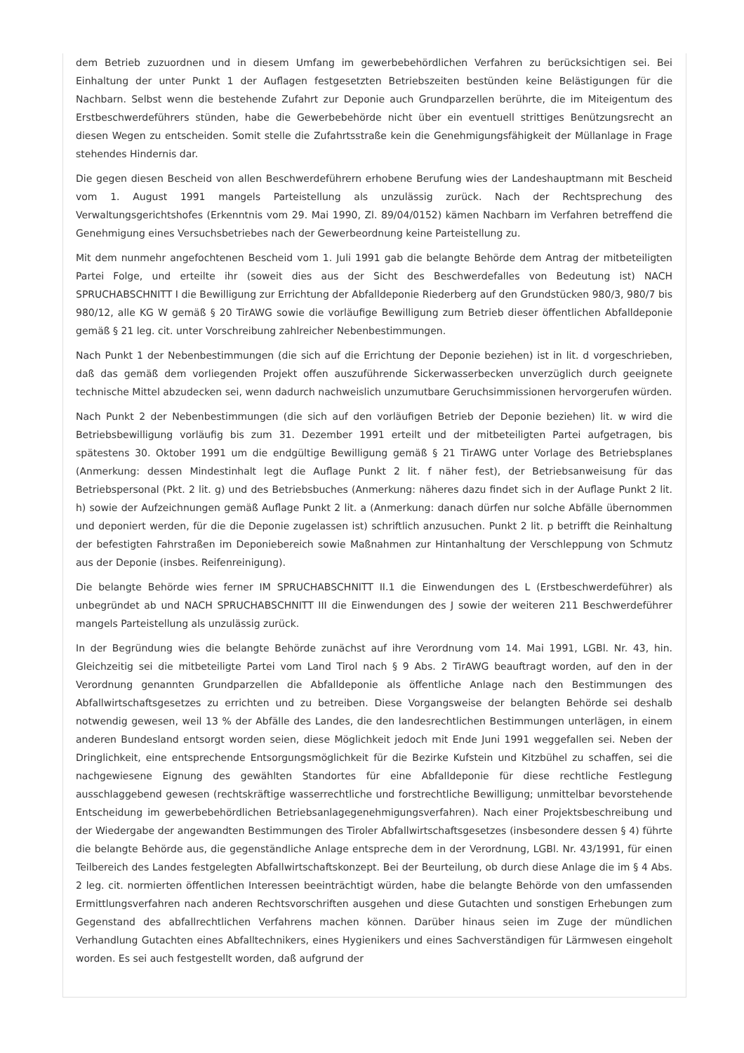dem Betrieb zuzuordnen und in diesem Umfang im gewerbebehördlichen Verfahren zu berücksichtigen sei. Bei Einhaltung der unter Punkt 1 der Auflagen festgesetzten Betriebszeiten bestünden keine Belästigungen für die Nachbarn. Selbst wenn die bestehende Zufahrt zur Deponie auch Grundparzellen berührte, die im Miteigentum des Erstbeschwerdeführers stünden, habe die Gewerbebehörde nicht über ein eventuell strittiges Benützungsrecht an diesen Wegen zu entscheiden. Somit stelle die Zufahrtsstraße kein die Genehmigungsfähigkeit der Müllanlage in Frage stehendes Hindernis dar.
Die gegen diesen Bescheid von allen Beschwerdeführern erhobene Berufung wies der Landeshauptmann mit Bescheid vom 1. August 1991 mangels Parteistellung als unzulässig zurück. Nach der Rechtsprechung des Verwaltungsgerichtshofes (Erkenntnis vom 29. Mai 1990, Zl. 89/04/0152) kämen Nachbarn im Verfahren betreffend die Genehmigung eines Versuchsbetriebes nach der Gewerbeordnung keine Parteistellung zu.
Mit dem nunmehr angefochtenen Bescheid vom 1. Juli 1991 gab die belangte Behörde dem Antrag der mitbeteiligten Partei Folge, und erteilte ihr (soweit dies aus der Sicht des Beschwerdefalles von Bedeutung ist) NACH SPRUCHABSCHNITT I die Bewilligung zur Errichtung der Abfalldeponie Riederberg auf den Grundstücken 980/3, 980/7 bis 980/12, alle KG W gemäß § 20 TirAWG sowie die vorläufige Bewilligung zum Betrieb dieser öffentlichen Abfalldeponie gemäß § 21 leg. cit. unter Vorschreibung zahlreicher Nebenbestimmungen.
Nach Punkt 1 der Nebenbestimmungen (die sich auf die Errichtung der Deponie beziehen) ist in lit. d vorgeschrieben, daß das gemäß dem vorliegenden Projekt offen auszuführende Sickerwasserbecken unverzüglich durch geeignete technische Mittel abzudecken sei, wenn dadurch nachweislich unzumutbare Geruchsimmissionen hervorgerufen würden.
Nach Punkt 2 der Nebenbestimmungen (die sich auf den vorläufigen Betrieb der Deponie beziehen) lit. w wird die Betriebsbewilligung vorläufig bis zum 31. Dezember 1991 erteilt und der mitbeteiligten Partei aufgetragen, bis spätestens 30. Oktober 1991 um die endgültige Bewilligung gemäß § 21 TirAWG unter Vorlage des Betriebsplanes (Anmerkung: dessen Mindestinhalt legt die Auflage Punkt 2 lit. f näher fest), der Betriebsanweisung für das Betriebspersonal (Pkt. 2 lit. g) und des Betriebsbuches (Anmerkung: näheres dazu findet sich in der Auflage Punkt 2 lit. h) sowie der Aufzeichnungen gemäß Auflage Punkt 2 lit. a (Anmerkung: danach dürfen nur solche Abfälle übernommen und deponiert werden, für die die Deponie zugelassen ist) schriftlich anzusuchen. Punkt 2 lit. p betrifft die Reinhaltung der befestigten Fahrstraßen im Deponiebereich sowie Maßnahmen zur Hintanhaltung der Verschleppung von Schmutz aus der Deponie (insbes. Reifenreinigung).
Die belangte Behörde wies ferner IM SPRUCHABSCHNITT II.1 die Einwendungen des L (Erstbeschwerdeführer) als unbegründet ab und NACH SPRUCHABSCHNITT III die Einwendungen des J sowie der weiteren 211 Beschwerdeführer mangels Parteistellung als unzulässig zurück.
In der Begründung wies die belangte Behörde zunächst auf ihre Verordnung vom 14. Mai 1991, LGBl. Nr. 43, hin. Gleichzeitig sei die mitbeteiligte Partei vom Land Tirol nach § 9 Abs. 2 TirAWG beauftragt worden, auf den in der Verordnung genannten Grundparzellen die Abfalldeponie als öffentliche Anlage nach den Bestimmungen des Abfallwirtschaftsgesetzes zu errichten und zu betreiben. Diese Vorgangsweise der belangten Behörde sei deshalb notwendig gewesen, weil 13 % der Abfälle des Landes, die den landesrechtlichen Bestimmungen unterlägen, in einem anderen Bundesland entsorgt worden seien, diese Möglichkeit jedoch mit Ende Juni 1991 weggefallen sei. Neben der Dringlichkeit, eine entsprechende Entsorgungsmöglichkeit für die Bezirke Kufstein und Kitzbühel zu schaffen, sei die nachgewiesene Eignung des gewählten Standortes für eine Abfalldeponie für diese rechtliche Festlegung ausschlaggebend gewesen (rechtskräftige wasserrechtliche und forstrechtliche Bewilligung; unmittelbar bevorstehende Entscheidung im gewerbebehördlichen Betriebsanlagegenehmigungsverfahren). Nach einer Projektsbeschreibung und der Wiedergabe der angewandten Bestimmungen des Tiroler Abfallwirtschaftsgesetzes (insbesondere dessen § 4) führte die belangte Behörde aus, die gegenständliche Anlage entspreche dem in der Verordnung, LGBl. Nr. 43/1991, für einen Teilbereich des Landes festgelegten Abfallwirtschaftskonzept. Bei der Beurteilung, ob durch diese Anlage die im § 4 Abs. 2 leg. cit. normierten öffentlichen Interessen beeinträchtigt würden, habe die belangte Behörde von den umfassenden Ermittlungsverfahren nach anderen Rechtsvorschriften ausgehen und diese Gutachten und sonstigen Erhebungen zum Gegenstand des abfallrechtlichen Verfahrens machen können. Darüber hinaus seien im Zuge der mündlichen Verhandlung Gutachten eines Abfalltechnikers, eines Hygienikers und eines Sachverständigen für Lärmwesen eingeholt worden. Es sei auch festgestellt worden, daß aufgrund der